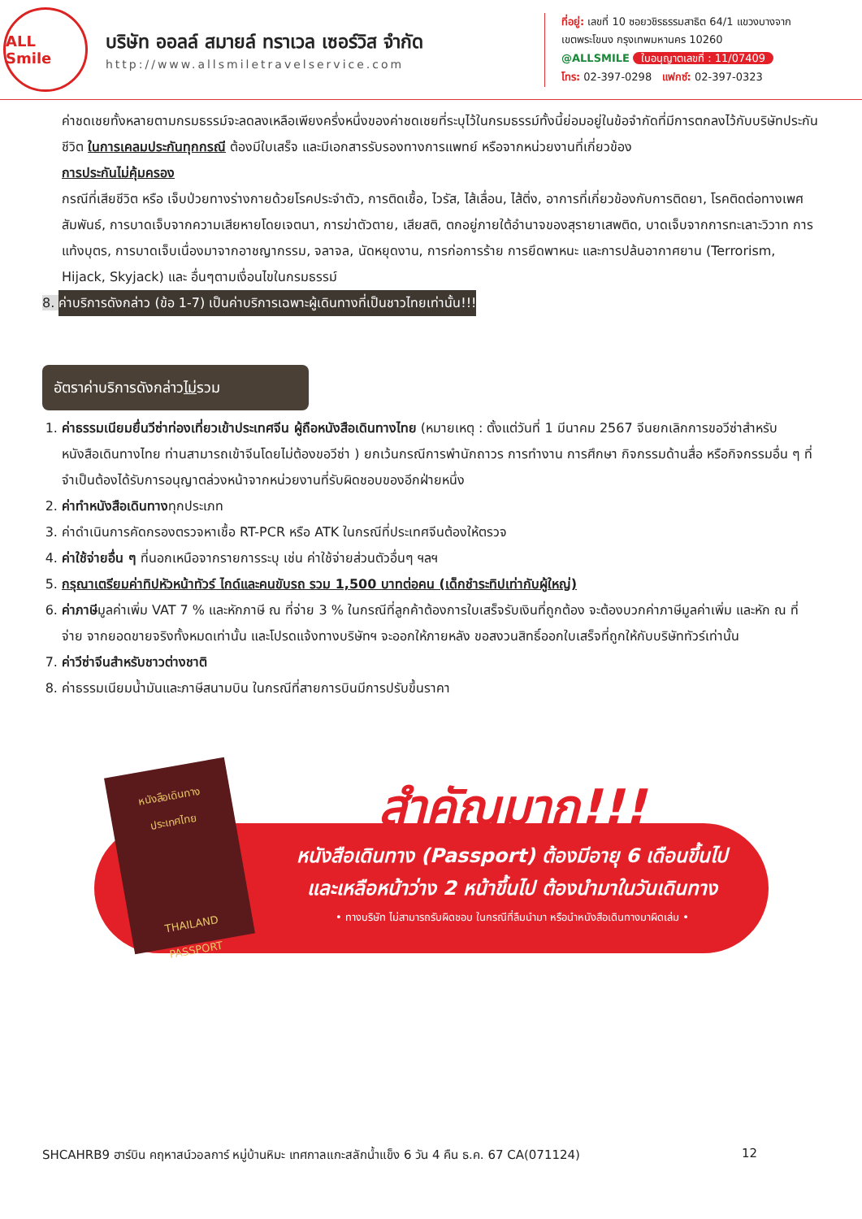ALL Smile
บริษัท ออลล์ สมายล์ ทราเวล เซอร์วิส จำกัด
http://www.allsmiletravelservice.com
ที่อยู่: เลขที่ 10 ซอยวชิรธรรมสาธิต 64/1 แขวงบางจาก
เขตพระโขนง กรุงเทพมหานคร 10260
@ALLSMILE ใบอนุญาตเลขที่ : 11/07409
โทร: 02-397-0298 แฟกซ์: 02-397-0323
ค่าชดเชยทั้งหลายตามกรมธรรม์จะลดลงเหลือเพียงครึ่งหนึ่งของค่าชดเชยที่ระบุไว้ในกรมธรรม์ทั้งนี้ย่อมอยู่ในข้อจำกัดที่มีการตกลงไว้กับบริษัทประกันชีวิต ในการเคลมประกันทุกกรณี ต้องมีใบเสร็จ และมีเอกสารรับรองทางการแพทย์ หรือจากหน่วยงานที่เกี่ยวข้อง
การประกันไม่คุ้มครอง
กรณีที่เสียชีวิต หรือ เจ็บป่วยทางร่างกายด้วยโรคประจำตัว, การติดเชื้อ, ไวรัส, ไส้เลื่อน, ไส้ติ่ง, อาการที่เกี่ยวข้องกับการติดยา, โรคติดต่อทางเพศสัมพันธ์, การบาดเจ็บจากความเสียหายโดยเจตนา, การฆ่าตัวตาย, เสียสติ, ตกอยู่ภายใต้อำนาจของสุรายาเสพติด, บาดเจ็บจากการทะเลาะวิวาท การแท้งบุตร, การบาดเจ็บเนื่องมาจากอาชญากรรม, จลาจล, นัดหยุดงาน, การก่อการร้าย การยึดพาหนะ และการปล้นอากาศยาน (Terrorism, Hijack, Skyjack) และ อื่นๆตามเงื่อนไขในกรมธรรม์
8. ค่าบริการดังกล่าว (ข้อ 1-7) เป็นค่าบริการเฉพาะผู้เดินทางที่เป็นชาวไทยเท่านั้น!!!
อัตราค่าบริการดังกล่าวไม่รวม
1. ค่าธรรมเนียมยื่นวีซ่าท่องเที่ยวเข้าประเทศจีน ผู้ถือหนังสือเดินทางไทย (หมายเหตุ : ตั้งแต่วันที่ 1 มีนาคม 2567 จีนยกเลิกการขอวีซ่าสำหรับหนังสือเดินทางไทย ท่านสามารถเข้าจีนโดยไม่ต้องขอวีซ่า ) ยกเว้นกรณีการพำนักถาวร การทำงาน การศึกษา กิจกรรมด้านสื่อ หรือกิจกรรมอื่น ๆ ที่จำเป็นต้องได้รับการอนุญาตล่วงหน้าจากหน่วยงานที่รับผิดชอบของอีกฝ่ายหนึ่ง
2. ค่าทำหนังสือเดินทางทุกประเภท
3. ค่าดำเนินการคัดกรองตรวจหาเชื้อ RT-PCR หรือ ATK ในกรณีที่ประเทศจีนต้องให้ตรวจ
4. ค่าใช้จ่ายอื่น ๆ ที่นอกเหนือจากรายการระบุ เช่น ค่าใช้จ่ายส่วนตัวอื่นๆ ฯลฯ
5. กรุณาเตรียมค่าทิปหัวหน้าทัวร์ ไกด์และคนขับรถ รวม 1,500 บาทต่อคน (เด็กชำระทิปเท่ากับผู้ใหญ่)
6. ค่าภาษีมูลค่าเพิ่ม VAT 7 % และหักภาษี ณ ที่จ่าย 3 % ในกรณีที่ลูกค้าต้องการใบเสร็จรับเงินที่ถูกต้อง จะต้องบวกค่าภาษีมูลค่าเพิ่ม และหัก ณ ที่จ่าย จากยอดขายจริงทั้งหมดเท่านั้น และโปรดแจ้งทางบริษัทฯ จะออกให้ภายหลัง ขอสงวนสิทธิ์ออกใบเสร็จที่ถูกให้กับบริษัททัวร์เท่านั้น
7. ค่าวีซ่าจีนสำหรับชาวต่างชาติ
8. ค่าธรรมเนียมน้ำมันและภาษีสนามบิน ในกรณีที่สายการบินมีการปรับขึ้นราคา
หนังสือเดินทาง
ประเทศไทย
THAILAND
PASSPORT
สำคัญมาก!!!
หนังสือเดินทาง (Passport) ต้องมีอายุ 6 เดือนขึ้นไป
และเหลือหน้าว่าง 2 หน้าขึ้นไป ต้องนำมาในวันเดินทาง
• ทางบริษัท ไม่สามารถรับผิดชอบ ในกรณีที่ลืมนำมา หรือนำหนังสือเดินทางมาผิดเล่ม •
SHCAHRB9 ฮาร์บิน คฤหาสน์วอลการ์ หมู่บ้านหิมะ เทศกาลแกะสลักน้ำแข็ง 6 วัน 4 คืน ธ.ค. 67 CA(071124) 12